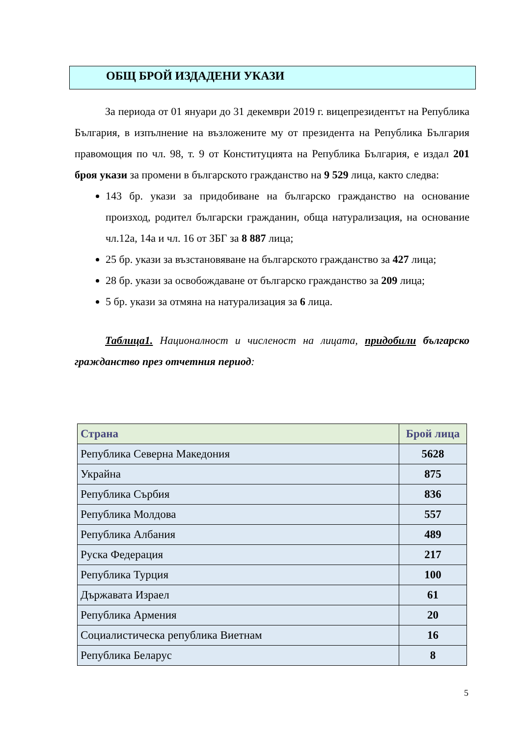ОБЩ БРОЙ ИЗДАДЕНИ УКАЗИ
За периода от 01 януари до 31 декември 2019 г. вицепрезидентът на Република България, в изпълнение на възложените му от президента на Република България правомощия по чл. 98, т. 9 от Конституцията на Република България, е издал 201 броя укази за промени в българското гражданство на 9 529 лица, както следва:
143 бр. укази за придобиване на българско гражданство на основание произход, родител български гражданин, обща натурализация, на основание чл.12а, 14а и чл. 16 от ЗБГ за 8 887 лица;
25 бр. укази за възстановяване на българското гражданство за 427 лица;
28 бр. укази за освобождаване от българско гражданство за 209 лица;
5 бр. укази за отмяна на натурализация за 6 лица.
Таблица1. Националност и численост на лицата, придобили българско гражданство през отчетния период:
| Страна | Брой лица |
| --- | --- |
| Република Северна Македония | 5628 |
| Украйна | 875 |
| Република Сърбия | 836 |
| Република Молдова | 557 |
| Република Албания | 489 |
| Руска Федерация | 217 |
| Република Турция | 100 |
| Държавата Израел | 61 |
| Република Армения | 20 |
| Социалистическа република Виетнам | 16 |
| Република Беларус | 8 |
5